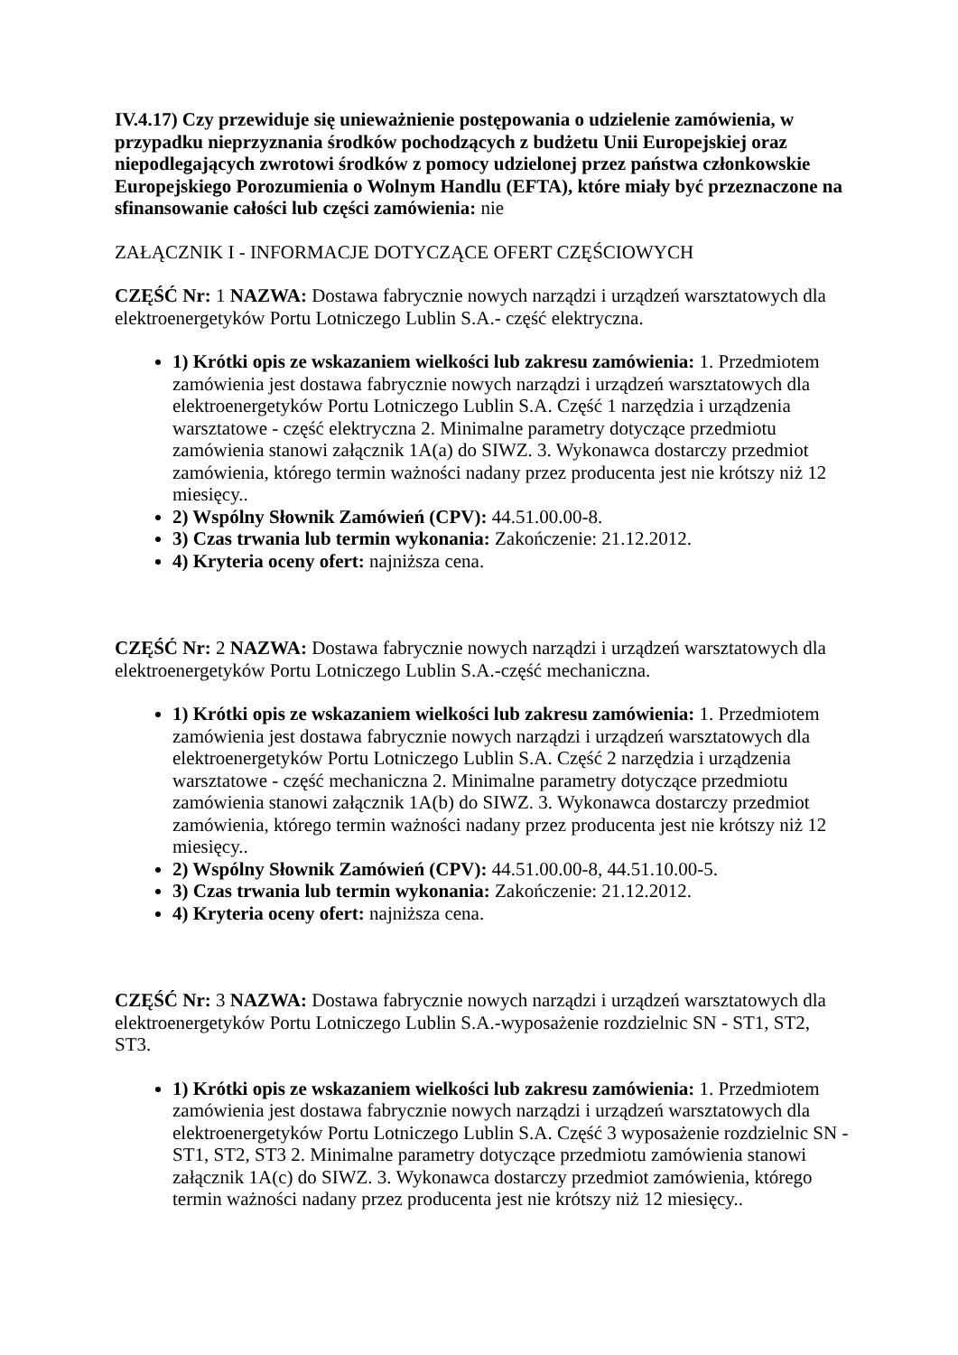IV.4.17) Czy przewiduje się unieważnienie postępowania o udzielenie zamówienia, w przypadku nieprzyznania środków pochodzących z budżetu Unii Europejskiej oraz niepodlegających zwrotowi środków z pomocy udzielonej przez państwa członkowskie Europejskiego Porozumienia o Wolnym Handlu (EFTA), które miały być przeznaczone na sfinansowanie całości lub części zamówienia: nie
ZAŁĄCZNIK I - INFORMACJE DOTYCZĄCE OFERT CZĘŚCIOWYCH
CZĘŚĆ Nr: 1 NAZWA: Dostawa fabrycznie nowych narządzi i urządzeń warsztatowych dla elektroenergetyków Portu Lotniczego Lublin S.A.- część elektryczna.
1) Krótki opis ze wskazaniem wielkości lub zakresu zamówienia: 1. Przedmiotem zamówienia jest dostawa fabrycznie nowych narządzi i urządzeń warsztatowych dla elektroenergetyków Portu Lotniczego Lublin S.A. Część 1 narzędzia i urządzenia warsztatowe - część elektryczna 2. Minimalne parametry dotyczące przedmiotu zamówienia stanowi załącznik 1A(a) do SIWZ. 3. Wykonawca dostarczy przedmiot zamówienia, którego termin ważności nadany przez producenta jest nie krótszy niż 12 miesięcy..
2) Wspólny Słownik Zamówień (CPV): 44.51.00.00-8.
3) Czas trwania lub termin wykonania: Zakończenie: 21.12.2012.
4) Kryteria oceny ofert: najniższa cena.
CZĘŚĆ Nr: 2 NAZWA: Dostawa fabrycznie nowych narządzi i urządzeń warsztatowych dla elektroenergetyków Portu Lotniczego Lublin S.A.-część mechaniczna.
1) Krótki opis ze wskazaniem wielkości lub zakresu zamówienia: 1. Przedmiotem zamówienia jest dostawa fabrycznie nowych narządzi i urządzeń warsztatowych dla elektroenergetyków Portu Lotniczego Lublin S.A. Część 2 narzędzia i urządzenia warsztatowe - część mechaniczna 2. Minimalne parametry dotyczące przedmiotu zamówienia stanowi załącznik 1A(b) do SIWZ. 3. Wykonawca dostarczy przedmiot zamówienia, którego termin ważności nadany przez producenta jest nie krótszy niż 12 miesięcy..
2) Wspólny Słownik Zamówień (CPV): 44.51.00.00-8, 44.51.10.00-5.
3) Czas trwania lub termin wykonania: Zakończenie: 21.12.2012.
4) Kryteria oceny ofert: najniższa cena.
CZĘŚĆ Nr: 3 NAZWA: Dostawa fabrycznie nowych narządzi i urządzeń warsztatowych dla elektroenergetyków Portu Lotniczego Lublin S.A.-wyposażenie rozdzielnic SN - ST1, ST2, ST3.
1) Krótki opis ze wskazaniem wielkości lub zakresu zamówienia: 1. Przedmiotem zamówienia jest dostawa fabrycznie nowych narządzi i urządzeń warsztatowych dla elektroenergetyków Portu Lotniczego Lublin S.A. Część 3 wyposażenie rozdzielnic SN - ST1, ST2, ST3 2. Minimalne parametry dotyczące przedmiotu zamówienia stanowi załącznik 1A(c) do SIWZ. 3. Wykonawca dostarczy przedmiot zamówienia, którego termin ważności nadany przez producenta jest nie krótszy niż 12 miesięcy..